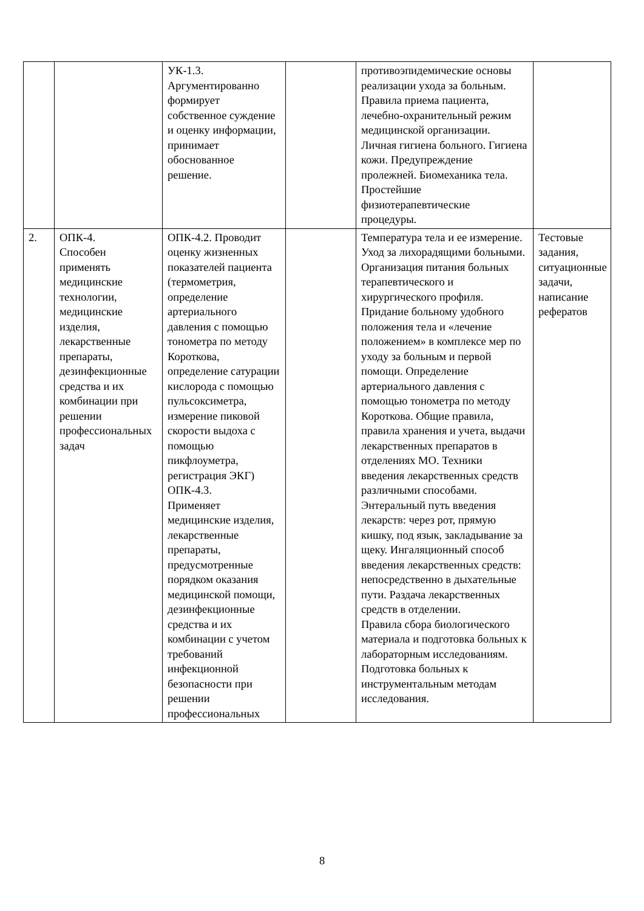| | | УК-1.3. Аргументированно формирует собственное суждение и оценку информации, принимает обоснованное решение. | | противоэпидемические основы реализации ухода за больным. Правила приема пациента, лечебно-охранительный режим медицинской организации. Личная гигиена больного. Гигиена кожи. Предупреждение пролежней. Биомеханика тела. Простейшие физиотерапевтические процедуры. | |
| 2. | ОПК-4. Способен применять медицинские технологии, медицинские изделия, лекарственные препараты, дезинфекционные средства и их комбинации при решении профессиональных задач | ОПК-4.2. Проводит оценку жизненных показателей пациента (термометрия, определение артериального давления с помощью тонометра по методу Короткова, определение сатурации кислорода с помощью пульсоксиметра, измерение пиковой скорости выдоха с помощью пикфлоуметра, регистрация ЭКГ) ОПК-4.3. Применяет медицинские изделия, лекарственные препараты, предусмотренные порядком оказания медицинской помощи, дезинфекционные средства и их комбинации с учетом требований инфекционной безопасности при решении профессиональных | | Температура тела и ее измерение. Уход за лихорадящими больными. Организация питания больных терапевтического и хирургического профиля. Придание больному удобного положения тела и «лечение положением» в комплексе мер по уходу за больным и первой помощи. Определение артериального давления с помощью тонометра по методу Короткова. Общие правила, правила хранения и учета, выдачи лекарственных препаратов в отделениях МО. Техники введения лекарственных средств различными способами. Энтеральный путь введения лекарств: через рот, прямую кишку, под язык, закладывание за щеку. Ингаляционный способ введения лекарственных средств: непосредственно в дыхательные пути. Раздача лекарственных средств в отделении. Правила сбора биологического материала и подготовка больных к лабораторным исследованиям. Подготовка больных к инструментальным методам исследования. | Тестовые задания, ситуационные задачи, написание рефератов |
8